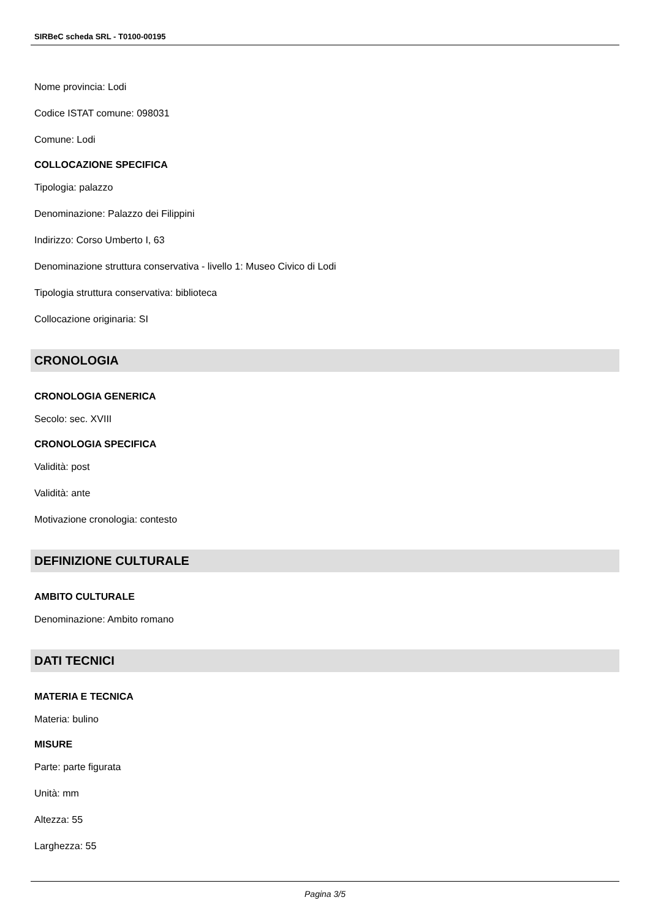SIRBeC scheda SRL - T0100-00195
Nome provincia: Lodi
Codice ISTAT comune: 098031
Comune: Lodi
COLLOCAZIONE SPECIFICA
Tipologia: palazzo
Denominazione: Palazzo dei Filippini
Indirizzo: Corso Umberto I, 63
Denominazione struttura conservativa - livello 1: Museo Civico di Lodi
Tipologia struttura conservativa: biblioteca
Collocazione originaria: SI
CRONOLOGIA
CRONOLOGIA GENERICA
Secolo: sec. XVIII
CRONOLOGIA SPECIFICA
Validità: post
Validità: ante
Motivazione cronologia: contesto
DEFINIZIONE CULTURALE
AMBITO CULTURALE
Denominazione: Ambito romano
DATI TECNICI
MATERIA E TECNICA
Materia: bulino
MISURE
Parte: parte figurata
Unità: mm
Altezza: 55
Larghezza: 55
Pagina 3/5